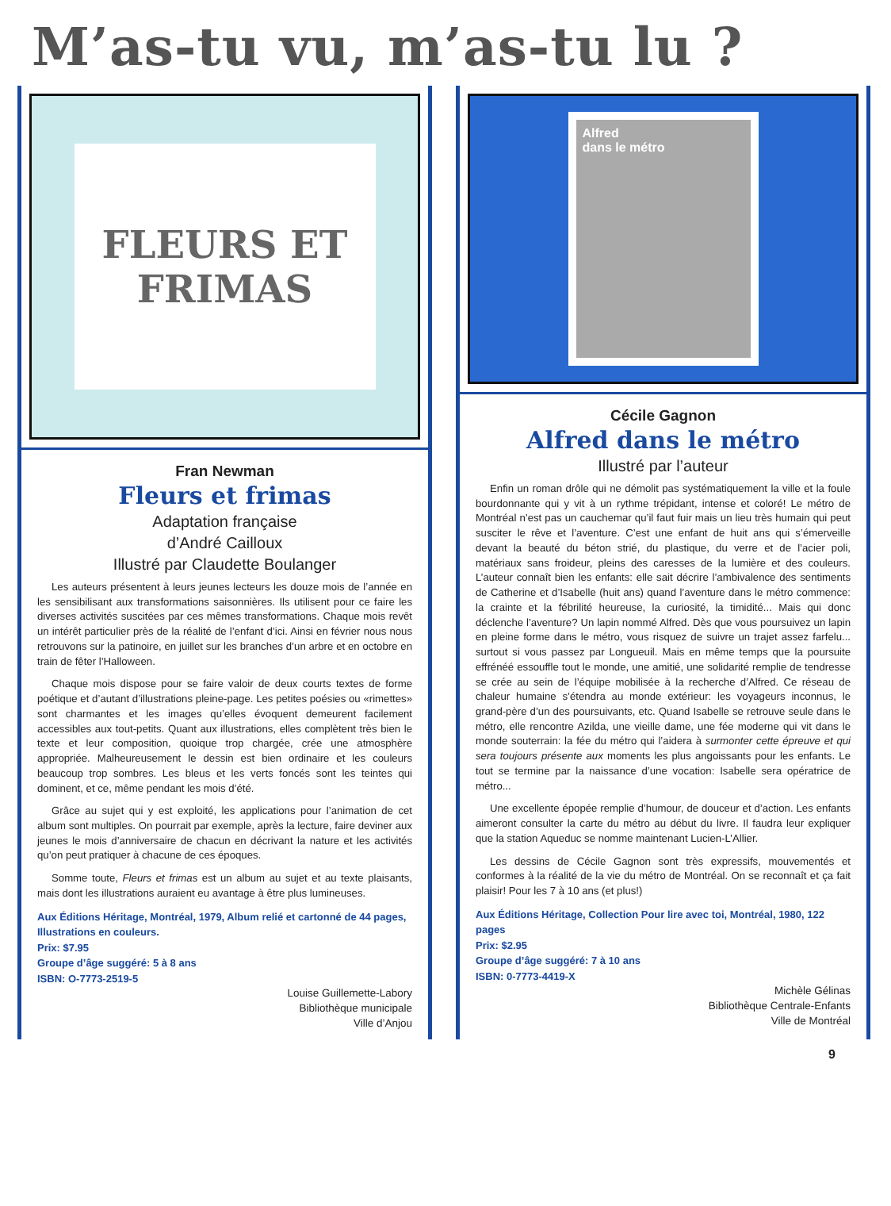M’as-tu vu, m’as-tu lu ?
FLEURS ET
FRIMAS
Fran Newman
Fleurs et frimas
Adaptation française
d’André Cailloux
Illustré par Claudette Boulanger
Les auteurs présentent à leurs jeunes lecteurs les douze mois de l’année en les sensibilisant aux transformations saisonnières. Ils utilisent pour ce faire les diverses activités suscitées par ces mêmes transformations. Chaque mois revêt un intérêt particulier près de la réalité de l’enfant d’ici. Ainsi en février nous nous retrouvons sur la patinoire, en juillet sur les branches d’un arbre et en octobre en train de fêter l’Halloween.
Chaque mois dispose pour se faire valoir de deux courts textes de forme poétique et d’autant d’illustrations pleine-page. Les petites poésies ou «rimettes» sont charmantes et les images qu’elles évoquent demeurent facilement accessibles aux tout-petits. Quant aux illustrations, elles complètent très bien le texte et leur composition, quoique trop chargée, crée une atmosphère appropriée. Malheureusement le dessin est bien ordinaire et les couleurs beaucoup trop sombres. Les bleus et les verts foncés sont les teintes qui dominent, et ce, même pendant les mois d’été.
Grâce au sujet qui y est exploité, les applications pour l’animation de cet album sont multiples. On pourrait par exemple, après la lecture, faire deviner aux jeunes le mois d’anniversaire de chacun en décrivant la nature et les activités qu’on peut pratiquer à chacune de ces époques.
Somme toute, Fleurs et frimas est un album au sujet et au texte plaisants, mais dont les illustrations auraient eu avantage à être plus lumineuses.
Aux Éditions Héritage, Montréal, 1979, Album relié et cartonné de 44 pages, Illustrations en couleurs.
Prix: $7.95
Groupe d’âge suggéré: 5 à 8 ans
ISBN: O-7773-2519-5
Louise Guillemette-Labory
Bibliothèque municipale
Ville d’Anjou
Alfred
dans le métro
Cécile Gagnon
Alfred dans le métro
Illustré par l’auteur
Enfin un roman drôle qui ne démolit pas systématiquement la ville et la foule bourdonnante qui y vit à un rythme trépidant, intense et coloré! Le métro de Montréal n’est pas un cauchemar qu’il faut fuir mais un lieu très humain qui peut susciter le rêve et l’aventure. C’est une enfant de huit ans qui s’émerveille devant la beauté du béton strié, du plastique, du verre et de l’acier poli, matériaux sans froideur, pleins des caresses de la lumière et des couleurs. L’auteur connaît bien les enfants: elle sait décrire l’ambivalence des sentiments de Catherine et d’Isabelle (huit ans) quand l’aventure dans le métro commence: la crainte et la fébrilité heureuse, la curiosité, la timidité... Mais qui donc déclenche l’aventure? Un lapin nommé Alfred. Dès que vous poursuivez un lapin en pleine forme dans le métro, vous risquez de suivre un trajet assez farfelu... surtout si vous passez par Longueuil. Mais en même temps que la poursuite effrénéé essouffle tout le monde, une amitié, une solidarité remplie de tendresse se crée au sein de l’équipe mobilisée à la recherche d’Alfred. Ce réseau de chaleur humaine s’étendra au monde extérieur: les voyageurs inconnus, le grand-père d’un des poursuivants, etc. Quand Isabelle se retrouve seule dans le métro, elle rencontre Azilda, une vieille dame, une fée moderne qui vit dans le monde souterrain: la fée du métro qui l’aidera à surmonter cette épreuve et qui sera toujours présente aux moments les plus angoissants pour les enfants. Le tout se termine par la naissance d’une vocation: Isabelle sera opératrice de métro...
Une excellente épopée remplie d’humour, de douceur et d’action. Les enfants aimeront consulter la carte du métro au début du livre. Il faudra leur expliquer que la station Aqueduc se nomme maintenant Lucien-L’Allier.
Les dessins de Cécile Gagnon sont très expressifs, mouvementés et conformes à la réalité de la vie du métro de Montréal. On se reconnaît et ça fait plaisir! Pour les 7 à 10 ans (et plus!)
Aux Éditions Héritage, Collection Pour lire avec toi, Montréal, 1980, 122 pages
Prix: $2.95
Groupe d’âge suggéré: 7 à 10 ans
ISBN: 0-7773-4419-X
Michèle Gélinas
Bibliothèque Centrale-Enfants
Ville de Montréal
9